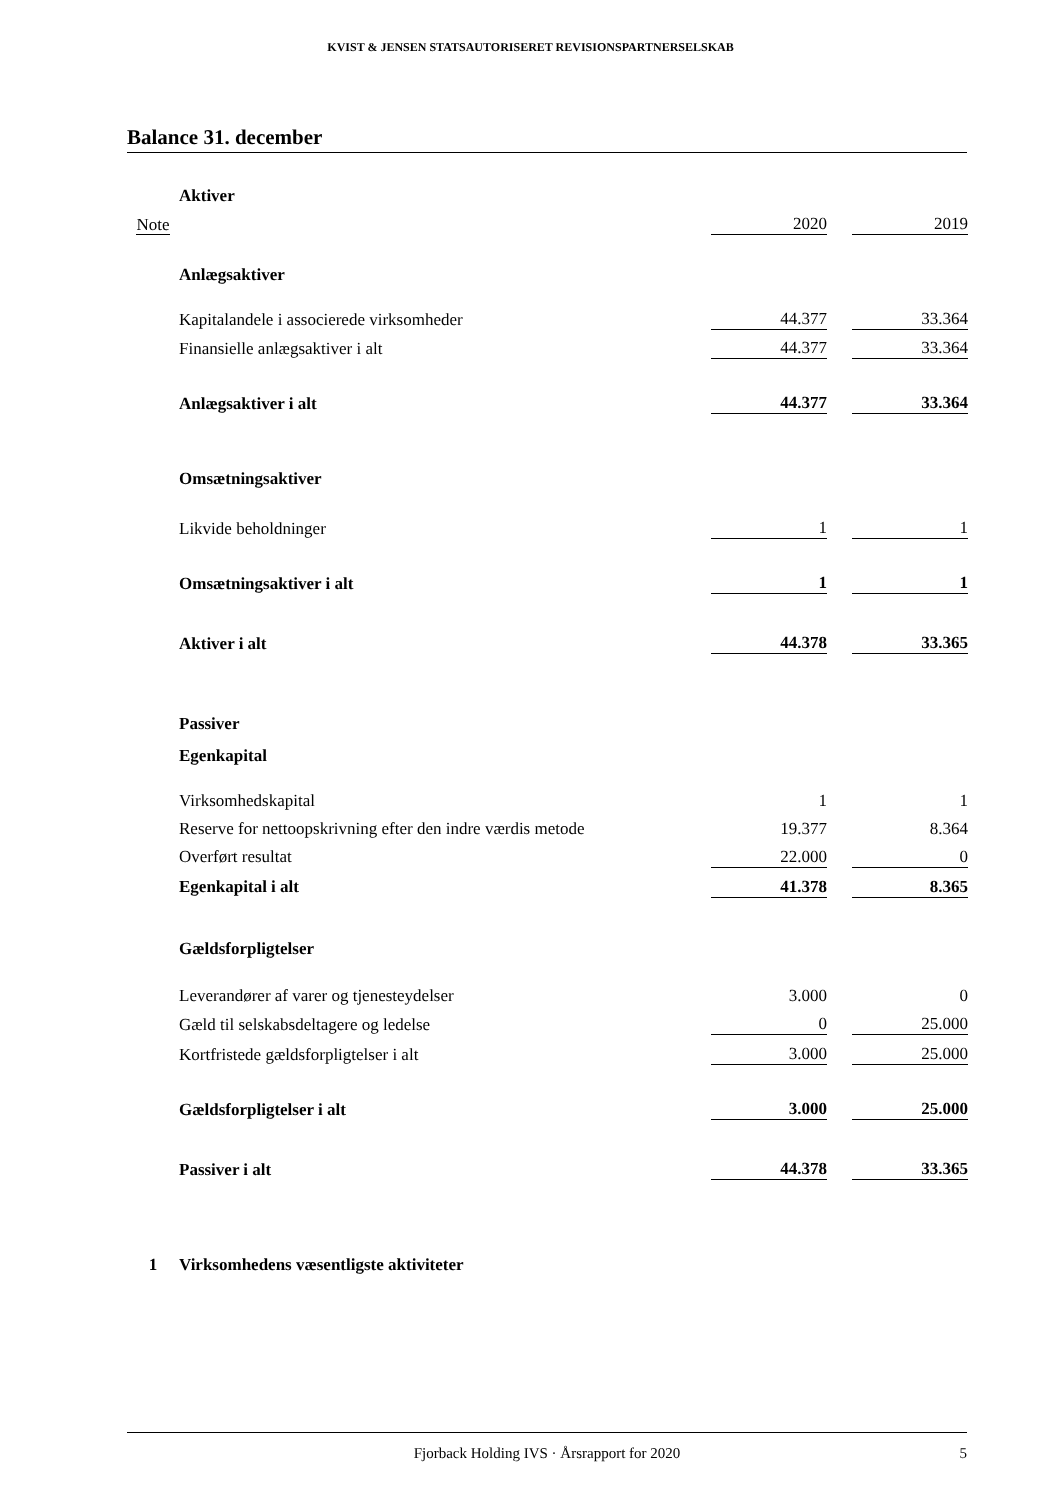KVIST & JENSEN STATSAUTORISERET REVISIONSPARTNERSELSKAB
Balance 31. december
| | Aktiver | | | |
| Note | | 2020 | | 2019 |
| | Anlægsaktiver | | | |
| | Kapitalandele i associerede virksomheder | 44.377 | | 33.364 |
| | Finansielle anlægsaktiver i alt | 44.377 | | 33.364 |
| | Anlægsaktiver i alt | 44.377 | | 33.364 |
| | Omsætningsaktiver | | | |
| | Likvide beholdninger | 1 | | 1 |
| | Omsætningsaktiver i alt | 1 | | 1 |
| | Aktiver i alt | 44.378 | | 33.365 |
| | Passiver | | | |
| | Egenkapital | | | |
| | Virksomhedskapital | 1 | | 1 |
| | Reserve for nettoopskrivning efter den indre værdis metode | 19.377 | | 8.364 |
| | Overført resultat | 22.000 | | 0 |
| | Egenkapital i alt | 41.378 | | 8.365 |
| | Gældsforpligtelser | | | |
| | Leverandører af varer og tjenesteydelser | 3.000 | | 0 |
| | Gæld til selskabsdeltagere og ledelse | 0 | | 25.000 |
| | Kortfristede gældsforpligtelser i alt | 3.000 | | 25.000 |
| | Gældsforpligtelser i alt | 3.000 | | 25.000 |
| | Passiver i alt | 44.378 | | 33.365 |
| 1 | Virksomhedens væsentligste aktiviteter | | | |
Fjorback Holding IVS · Årsrapport for 2020 5